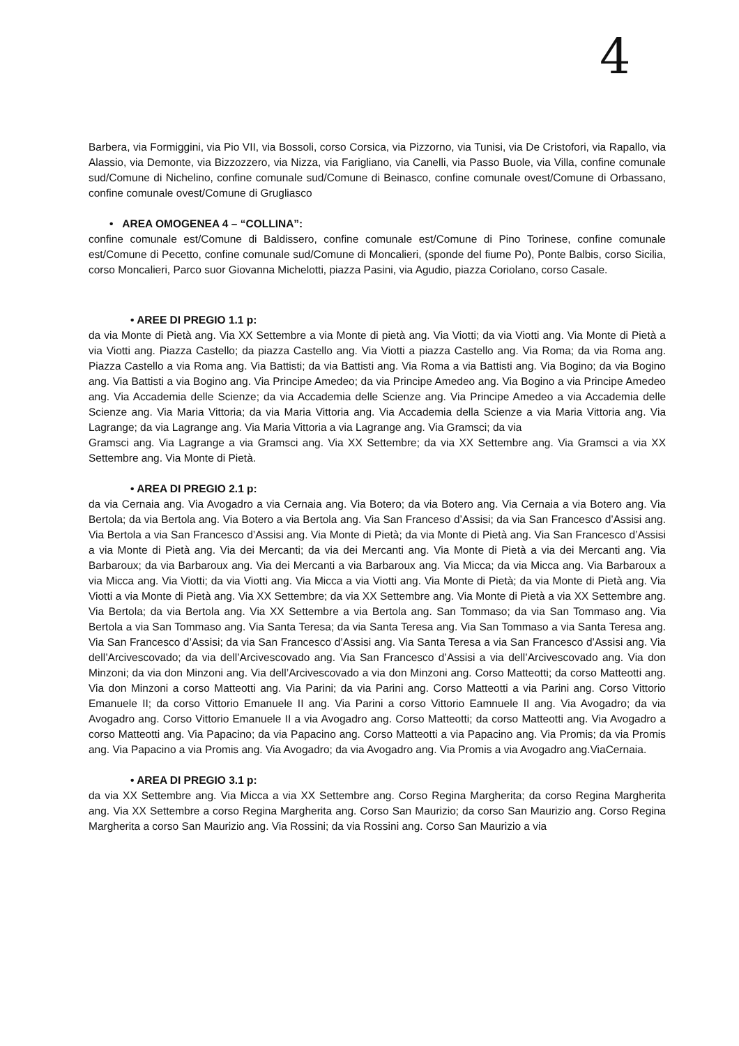4
Barbera, via Formiggini, via Pio VII, via Bossoli, corso Corsica, via Pizzorno, via Tunisi, via De Cristofori, via Rapallo, via Alassio, via Demonte, via Bizzozzero, via Nizza, via Farigliano, via Canelli, via Passo Buole, via Villa, confine comunale sud/Comune di Nichelino, confine comunale sud/Comune di Beinasco, confine comunale ovest/Comune di Orbassano, confine comunale ovest/Comune di Grugliasco
• AREA OMOGENEA 4 – “COLLINA”:
confine comunale est/Comune di Baldissero, confine comunale est/Comune di Pino Torinese, confine comunale est/Comune di Pecetto, confine comunale sud/Comune di Moncalieri, (sponde del fiume Po), Ponte Balbis, corso Sicilia, corso Moncalieri, Parco suor Giovanna Michelotti, piazza Pasini, via Agudio, piazza Coriolano, corso Casale.
• AREE DI PREGIO 1.1 p:
da via Monte di Pietà ang. Via XX Settembre a via Monte di pietà ang. Via Viotti; da via Viotti ang. Via Monte di Pietà a via Viotti ang. Piazza Castello; da piazza Castello ang. Via Viotti a piazza Castello ang. Via Roma; da via Roma ang. Piazza Castello a via Roma ang. Via Battisti; da via Battisti ang. Via Roma a via Battisti ang. Via Bogino; da via Bogino ang. Via Battisti a via Bogino ang. Via Principe Amedeo; da via Principe Amedeo ang. Via Bogino a via Principe Amedeo ang. Via Accademia delle Scienze; da via Accademia delle Scienze ang. Via Principe Amedeo a via Accademia delle Scienze ang. Via Maria Vittoria; da via Maria Vittoria ang. Via Accademia della Scienze a via Maria Vittoria ang. Via Lagrange; da via Lagrange ang. Via Maria Vittoria a via Lagrange ang. Via Gramsci; da via
Gramsci ang. Via Lagrange a via Gramsci ang. Via XX Settembre; da via XX Settembre ang. Via Gramsci a via XX Settembre ang. Via Monte di Pietà.
• AREA DI PREGIO 2.1 p:
da via Cernaia ang. Via Avogadro a via Cernaia ang. Via Botero; da via Botero ang. Via Cernaia a via Botero ang. Via Bertola; da via Bertola ang. Via Botero a via Bertola ang. Via San Franceso d’Assisi; da via San Francesco d’Assisi ang. Via Bertola a via San Francesco d’Assisi ang. Via Monte di Pietà; da via Monte di Pietà ang. Via San Francesco d’Assisi a via Monte di Pietà ang. Via dei Mercanti; da via dei Mercanti ang. Via Monte di Pietà a via dei Mercanti ang. Via Barbaroux; da via Barbaroux ang. Via dei Mercanti a via Barbaroux ang. Via Micca; da via Micca ang. Via Barbaroux a via Micca ang. Via Viotti; da via Viotti ang. Via Micca a via Viotti ang. Via Monte di Pietà; da via Monte di Pietà ang. Via Viotti a via Monte di Pietà ang. Via XX Settembre; da via XX Settembre ang. Via Monte di Pietà a via XX Settembre ang. Via Bertola; da via Bertola ang. Via XX Settembre a via Bertola ang. San Tommaso; da via San Tommaso ang. Via Bertola a via San Tommaso ang. Via Santa Teresa; da via Santa Teresa ang. Via San Tommaso a via Santa Teresa ang. Via San Francesco d’Assisi; da via San Francesco d’Assisi ang. Via Santa Teresa a via San Francesco d’Assisi ang. Via dell’Arcivescovado; da via dell’Arcivescovado ang. Via San Francesco d’Assisi a via dell’Arcivescovado ang. Via don Minzoni; da via don Minzoni ang. Via dell’Arcivescovado a via don Minzoni ang. Corso Matteotti; da corso Matteotti ang. Via don Minzoni a corso Matteotti ang. Via Parini; da via Parini ang. Corso Matteotti a via Parini ang. Corso Vittorio Emanuele II; da corso Vittorio Emanuele II ang. Via Parini a corso Vittorio Eamnuele II ang. Via Avogadro; da via Avogadro ang. Corso Vittorio Emanuele II a via Avogadro ang. Corso Matteotti; da corso Matteotti ang. Via Avogadro a corso Matteotti ang. Via Papacino; da via Papacino ang. Corso Matteotti a via Papacino ang. Via Promis; da via Promis ang. Via Papacino a via Promis ang. Via Avogadro; da via Avogadro ang. Via Promis a via Avogadro ang.ViaCernaia.
• AREA DI PREGIO 3.1 p:
da via XX Settembre ang. Via Micca a via XX Settembre ang. Corso Regina Margherita; da corso Regina Margherita ang. Via XX Settembre a corso Regina Margherita ang. Corso San Maurizio; da corso San Maurizio ang. Corso Regina Margherita a corso San Maurizio ang. Via Rossini; da via Rossini ang. Corso San Maurizio a via